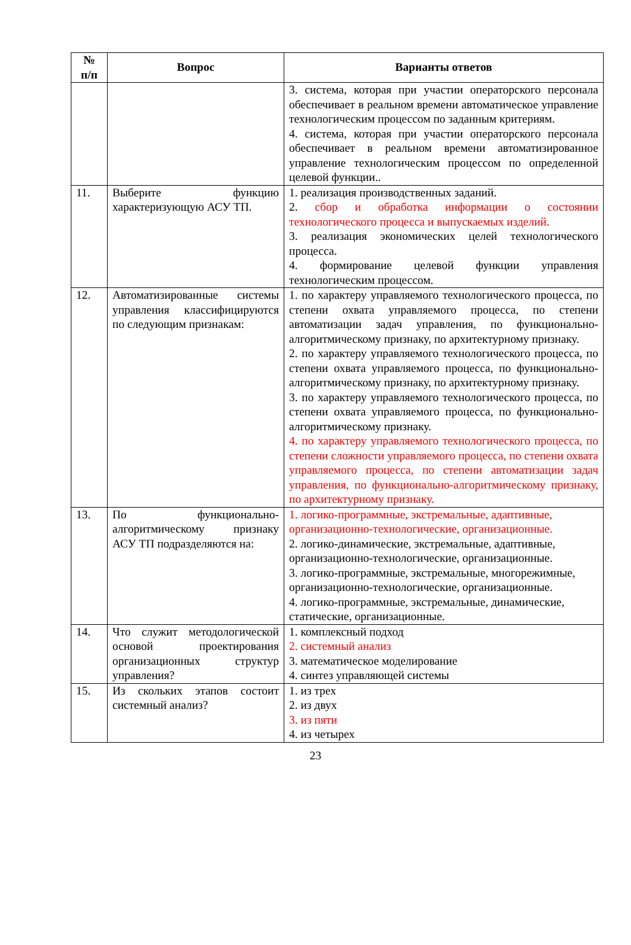| № п/п | Вопрос | Варианты ответов |
| --- | --- | --- |
| | | 3. система, которая при участии операторского персонала обеспечивает в реальном времени автоматическое управление технологическим процессом по заданным критериям. 4. система, которая при участии операторского персонала обеспечивает в реальном времени автоматизированное управление технологическим процессом по определенной целевой функции.. |
| 11. | Выберите функцию характеризующую АСУ ТП. | 1. реализация производственных заданий. 2. сбор и обработка информации о состоянии технологического процесса и выпускаемых изделий. 3. реализация экономических целей технологического процесса. 4. формирование целевой функции управления технологическим процессом. |
| 12. | Автоматизированные системы управления классифицируются по следующим признакам: | 1. по характеру управляемого технологического процесса, по степени охвата управляемого процесса, по степени автоматизации задач управления, по функционально-алгоритмическому признаку, по архитектурному признаку. 2. по характеру управляемого технологического процесса, по степени охвата управляемого процесса, по функционально-алгоритмическому признаку, по архитектурному признаку. 3. по характеру управляемого технологического процесса, по степени охвата управляемого процесса, по функционально-алгоритмическому признаку. 4. по характеру управляемого технологического процесса, по степени сложности управляемого процесса, по степени охвата управляемого процесса, по степени автоматизации задач управления, по функционально-алгоритмическому признаку, по архитектурному признаку. |
| 13. | По функционально-алгоритмическому признаку АСУ ТП подразделяются на: | 1. логико-программные, экстремальные, адаптивные, организационно-технологические, организационные. 2. логико-динамические, экстремальные, адаптивные, организационно-технологические, организационные. 3. логико-программные, экстремальные, многорежимные, организационно-технологические, организационные. 4. логико-программные, экстремальные, динамические, статические, организационные. |
| 14. | Что служит методологической основой проектирования организационных структур управления? | 1. комплексный подход 2. системный анализ 3. математическое моделирование 4. синтез управляющей системы |
| 15. | Из скольких этапов состоит системный анализ? | 1. из трех 2. из двух 3. из пяти 4. из четырех |
23